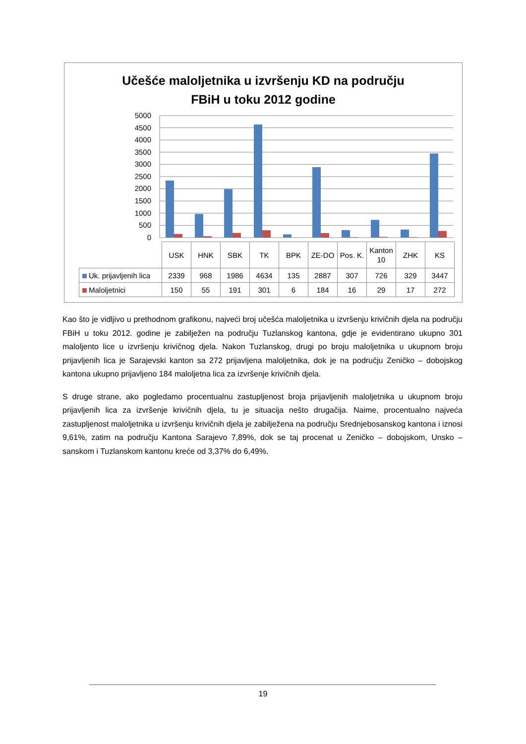Učešće maloljetnika u izvršenju KD na području
FBiH u toku 2012 godine
5000
4500
4000
3500
3000
2500
2000
1500
1000
500
0
| | USK | HNK | SBK | TK | BPK | ZE-DO | Pos. K. | Kanton 10 | ZHK | KS |
| Uk. prijavljenih lica | 2339 | 968 | 1986 | 4634 | 135 | 2887 | 307 | 726 | 329 | 3447 |
| Maloljetnici | 150 | 55 | 191 | 301 | 6 | 184 | 16 | 29 | 17 | 272 |
Kao što je vidljivo u prethodnom grafikonu, najveći broj učešća maloljetnika u izvršenju krivičnih djela na području FBiH u toku 2012. godine je zabilježen na području Tuzlanskog kantona, gdje je evidentirano ukupno 301 maloljento lice u izvršenju krivičnog djela. Nakon Tuzlanskog, drugi po broju maloljetnika u ukupnom broju prijavljenih lica je Sarajevski kanton sa 272 prijavljena maloljetnika, dok je na području Zeničko – dobojskog kantona ukupno prijavljeno 184 maloljetna lica za izvršenje krivičnih djela.
S druge strane, ako pogledamo procentualnu zastupljenost broja prijavljenih maloljetnika u ukupnom broju prijavljenih lica za izvršenje krivičnih djela, tu je situacija nešto drugačija. Naime, procentualno najveća zastupljenost maloljetnika u izvršenju krivičnih djela je zabilježena na području Srednjebosanskog kantona i iznosi 9,61%, zatim na području Kantona Sarajevo 7,89%, dok se taj procenat u Zeničko – dobojskom, Unsko – sanskom i Tuzlanskom kantonu kreće od 3,37% do 6,49%.
19